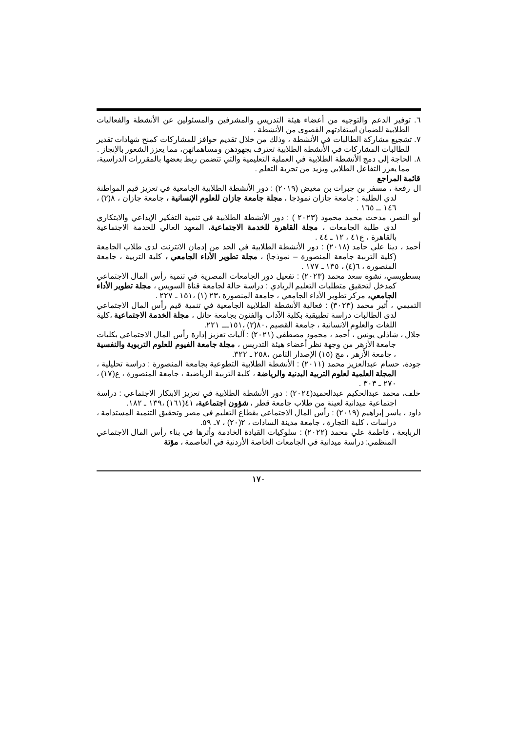٦. توفير الدعم والتوجيه من أعضاء هيئة التدريس والمشرفين والمسئولين عن الأنشطة والفعاليات الطلابية للضمان استفادتهم القصوى من الأنشطة .
٧. تشجيع مشاركة الطالبات في الأنشطة ، وذلك من خلال تقديم حوافز للمشاركات كمنح شهادات تقدير للطالبات المشاركات في الأنشطة الطلابية تعترف بجهودهن ومساهماتهن، مما يعزز الشعور بالإنجاز .
٨. الحاجة إلى دمج الأنشطة الطلابية في العملية التعليمية والتي تتضمن ربط بعضها بالمقررات الدراسية، مما يعزز التفاعل الطلابي ويزيد من تجربة التعلم .
قائمة المراجع
ال رفعة ، مسفر بن جبرات بن مغيض (٢٠١٩) : دور الأنشطة الطلابية الجامعية في تعزيز قيم المواطنة لدي الطلبة : جامعة جازان نموذجا ، مجلة جامعة جازان للعلوم الإنسانية ، جامعة جازان ، ٨(٢) ، ١٤٦ ــ ١٦٥ .
أبو النصر، مدحت محمد محمود (٢٠٢٣ ) : دور الأنشطة الطلابية في تنمية التفكير الإبداعي والابتكاري لدى طلبة الجامعات ، مجلة القاهرة للخدمة الاجتماعية، المعهد العالي للخدمة الاجتماعية بالقاهرة ، ع٤١ ، ١٢ ـ ٤٤ .
أحمد ، دينا علي حامد (٢٠١٨) : دور الأنشطة الطلابية في الحد من إدمان الانترنت لدى طلاب الجامعة (كلية التربية جامعة المنصورة – نموذجا) ، مجلة تطوير الأداء الجامعي ، كلية التربية ، جامعة المنصورة ، ٦(٤) ، ١٣٥ ـ ١٧٧ .
بسطويسي، نشوة سعد محمد (٢٠٢٣) : تفعيل دور الجامعات المصرية في تنمية رأس المال الاجتماعي كمدخل لتحقيق متطلبات التعليم الريادي : دراسة حالة لجامعة قناة السويس ، مجلة تطوير الأداء الجامعي، مركز تطوير الأداء الجامعي ، جامعة المنصورة ،٢٣ (١) ،١٥١ ـ ٢٢٧ .
التميمي ، أثير محمد (٣٠٢٣) : فعالية الأنشطة الطلابية الجامعية في تنمية قيم رأس المال الاجتماعي لدى الطالبات دراسة تطبيقية بكلية الآداب والفنون بجامعة حائل ، مجلة الخدمة الاجتماعية ،كلية اللغات والعلوم الانسانية ، جامعة القصيم ،٨٠(٢) ،١٥١ـــ ٢٢١.
جلال ، شاذلي يونس ، أحمد ، محمود مصطفي (٢٠٢١) : آليات تعزيز إدارة رأس المال الاجتماعي بكليات جامعة الأزهر من وجهة نظر أعضاء هيئة التدريس ، مجلة جامعة الفيوم للعلوم التربوية والنفسية ، جامعة الأزهر ، مج (١٥) الإصدار الثامن ،٢٥٨ ـ ٣٢٢.
جودة، حسام عبدالعزيز محمد (٢٠١١) : الأنشطة الطلابية التطوعية بجامعة المنصورة : دراسة تحليلية ، المجلة العلمية لعلوم التربية البدنية والرياضة ، كلية التربية الرياضية ، جامعة المنصورة ، ع(١٧) ، ٢٧٠ ـ ٣٠٣ .
خلف، محمد عبدالحكيم عبدالحميد(٢٠٢٤) : دور الأنشطة الطلابية في تعزيز الابتكار الاجتماعي : دراسة اجتماعية ميدانية لعينة من طلاب جامعة قطر ، شؤون اجتماعية، ٤١(١٦١) ،١٣٩ ـ ١٨٢.
داود ، ياسر إبراهيم (٢٠١٩) : رأس المال الاجتماعي بقطاع التعليم في مصر وتحقيق التنمية المستدامة ، دراسات ، كلية التجارة ، جامعة مدينة السادات ، ٢(٢٠) ، ٧ـ ٥٩.
الربابعة ، فاطمة علي محمد (٢٠٢٢) : سلوكيات القيادة الخادمة وأثرها في بناء رأس المال الاجتماعي المنظمي: دراسة ميدانية في الجامعات الخاصة الأردنية في العاصمة ، مؤتة
١٧٠